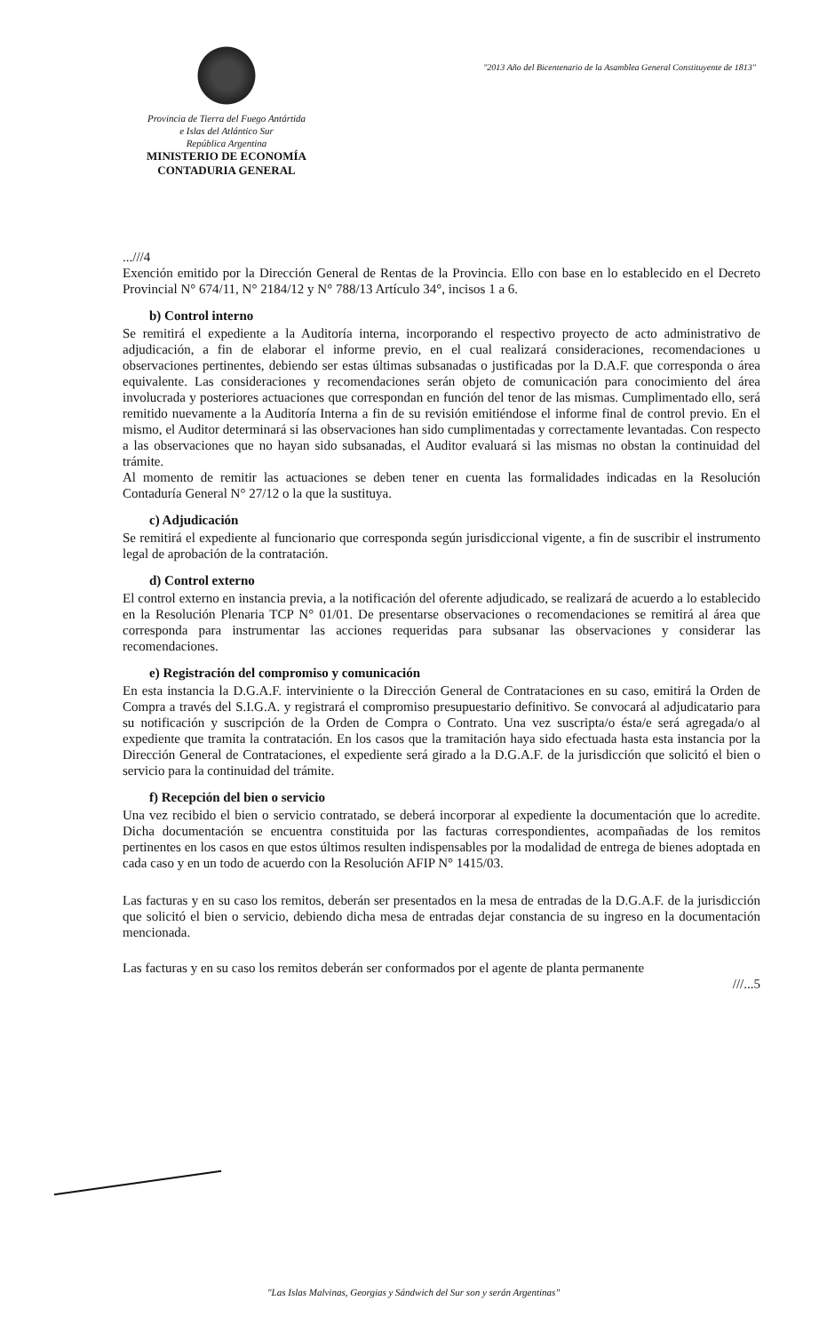Provincia de Tierra del Fuego Antártida
e Islas del Atlántico Sur
República Argentina
MINISTERIO DE ECONOMÍA
CONTADURIA GENERAL
"2013 Año del Bicentenario de la Asamblea General Constituyente de 1813"
...///4
Exención emitido por la Dirección General de Rentas de la Provincia. Ello con base en lo establecido en el Decreto Provincial N° 674/11, N° 2184/12 y N° 788/13 Artículo 34°, incisos 1 a 6.
b) Control interno
Se remitirá el expediente a la Auditoría interna, incorporando el respectivo proyecto de acto administrativo de adjudicación, a fin de elaborar el informe previo, en el cual realizará consideraciones, recomendaciones u observaciones pertinentes, debiendo ser estas últimas subsanadas o justificadas por la D.A.F. que corresponda o área equivalente. Las consideraciones y recomendaciones serán objeto de comunicación para conocimiento del área involucrada y posteriores actuaciones que correspondan en función del tenor de las mismas. Cumplimentado ello, será remitido nuevamente a la Auditoría Interna a fin de su revisión emitiéndose el informe final de control previo. En el mismo, el Auditor determinará si las observaciones han sido cumplimentadas y correctamente levantadas. Con respecto a las observaciones que no hayan sido subsanadas, el Auditor evaluará si las mismas no obstan la continuidad del trámite.
Al momento de remitir las actuaciones se deben tener en cuenta las formalidades indicadas en la Resolución Contaduría General N° 27/12 o la que la sustituya.
c) Adjudicación
Se remitirá el expediente al funcionario que corresponda según jurisdiccional vigente, a fin de suscribir el instrumento legal de aprobación de la contratación.
d) Control externo
El control externo en instancia previa, a la notificación del oferente adjudicado, se realizará de acuerdo a lo establecido en la Resolución Plenaria TCP N° 01/01. De presentarse observaciones o recomendaciones se remitirá al área que corresponda para instrumentar las acciones requeridas para subsanar las observaciones y considerar las recomendaciones.
e) Registración del compromiso y comunicación
En esta instancia la D.G.A.F. interviniente o la Dirección General de Contrataciones en su caso, emitirá la Orden de Compra a través del S.I.G.A. y registrará el compromiso presupuestario definitivo. Se convocará al adjudicatario para su notificación y suscripción de la Orden de Compra o Contrato. Una vez suscripta/o ésta/e será agregada/o al expediente que tramita la contratación. En los casos que la tramitación haya sido efectuada hasta esta instancia por la Dirección General de Contrataciones, el expediente será girado a la D.G.A.F. de la jurisdicción que solicitó el bien o servicio para la continuidad del trámite.
f) Recepción del bien o servicio
Una vez recibido el bien o servicio contratado, se deberá incorporar al expediente la documentación que lo acredite. Dicha documentación se encuentra constituida por las facturas correspondientes, acompañadas de los remitos pertinentes en los casos en que estos últimos resulten indispensables por la modalidad de entrega de bienes adoptada en cada caso y en un todo de acuerdo con la Resolución AFIP N° 1415/03.
Las facturas y en su caso los remitos, deberán ser presentados en la mesa de entradas de la D.G.A.F. de la jurisdicción que solicitó el bien o servicio, debiendo dicha mesa de entradas dejar constancia de su ingreso en la documentación mencionada.
Las facturas y en su caso los remitos deberán ser conformados por el agente de planta permanente
///...5
"Las Islas Malvinas, Georgias y Sándwich del Sur son y serán Argentinas"